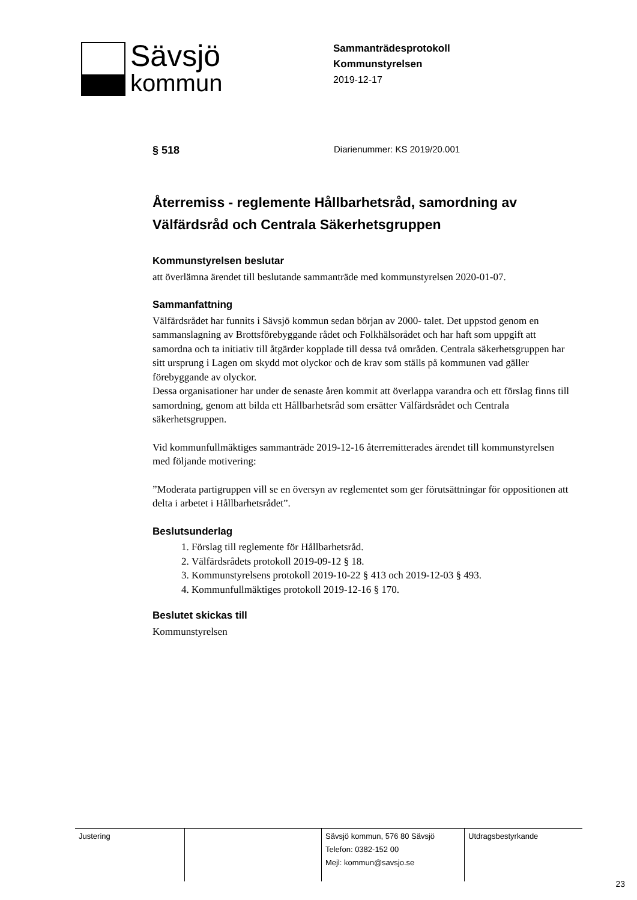Sävsjö
kommun
Sammanträdesprotokoll
Kommunstyrelsen
2019-12-17
§ 518
Diarienummer: KS 2019/20.001
Återremiss - reglemente Hållbarhetsråd, samordning av Välfärdsråd och Centrala Säkerhetsgruppen
Kommunstyrelsen beslutar
att överlämna ärendet till beslutande sammanträde med kommunstyrelsen 2020-01-07.
Sammanfattning
Välfärdsrådet har funnits i Sävsjö kommun sedan början av 2000- talet. Det uppstod genom en sammanslagning av Brottsförebyggande rådet och Folkhälsorådet och har haft som uppgift att samordna och ta initiativ till åtgärder kopplade till dessa två områden. Centrala säkerhetsgruppen har sitt ursprung i Lagen om skydd mot olyckor och de krav som ställs på kommunen vad gäller förebyggande av olyckor.
Dessa organisationer har under de senaste åren kommit att överlappa varandra och ett förslag finns till samordning, genom att bilda ett Hållbarhetsråd som ersätter Välfärdsrådet och Centrala säkerhetsgruppen.
Vid kommunfullmäktiges sammanträde 2019-12-16 återremitterades ärendet till kommunstyrelsen med följande motivering:
”Moderata partigruppen vill se en översyn av reglementet som ger förutsättningar för oppositionen att delta i arbetet i Hållbarhetsrådet”.
Beslutsunderlag
1. Förslag till reglemente för Hållbarhetsråd.
2. Välfärdsrådets protokoll 2019-09-12 § 18.
3. Kommunstyrelsens protokoll 2019-10-22 § 413 och 2019-12-03 § 493.
4. Kommunfullmäktiges protokoll 2019-12-16 § 170.
Beslutet skickas till
Kommunstyrelsen
| Justering | | Sävsjö kommun, 576 80 Sävsjö Telefon: 0382-152 00 Mejl: kommun@savsjo.se | Utdragsbestyrkande |
23